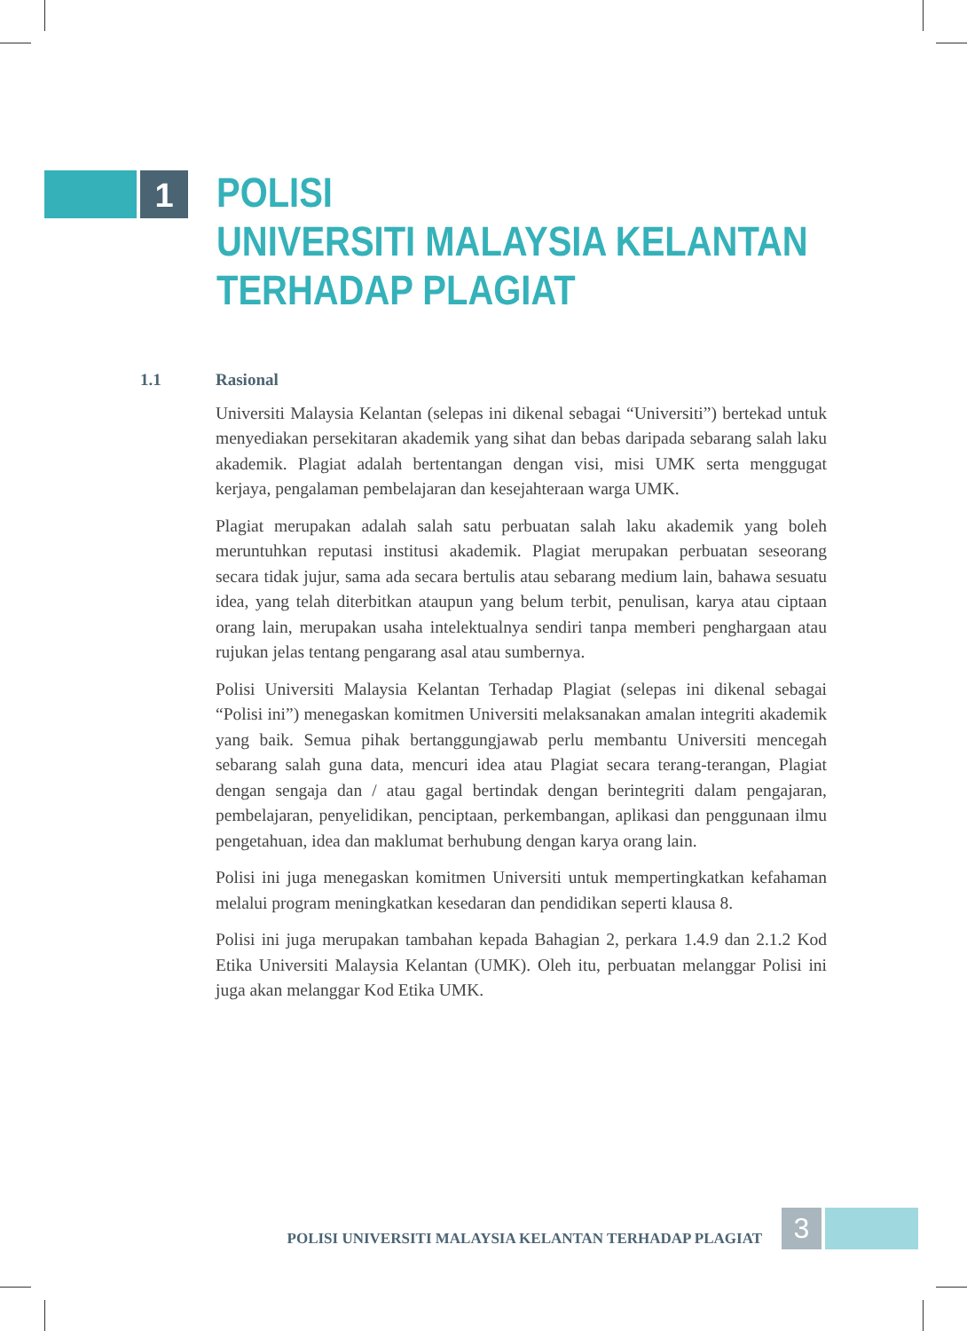1
POLISI
UNIVERSITI MALAYSIA KELANTAN
TERHADAP PLAGIAT
1.1 Rasional
Universiti Malaysia Kelantan (selepas ini dikenal sebagai “Universiti”) bertekad untuk menyediakan persekitaran akademik yang sihat dan bebas daripada sebarang salah laku akademik. Plagiat adalah bertentangan dengan visi, misi UMK serta menggugat kerjaya, pengalaman pembelajaran dan kesejahteraan warga UMK.
Plagiat merupakan adalah salah satu perbuatan salah laku akademik yang boleh meruntuhkan reputasi institusi akademik. Plagiat merupakan perbuatan seseorang secara tidak jujur, sama ada secara bertulis atau sebarang medium lain, bahawa sesuatu idea, yang telah diterbitkan ataupun yang belum terbit, penulisan, karya atau ciptaan orang lain, merupakan usaha intelektualnya sendiri tanpa memberi penghargaan atau rujukan jelas tentang pengarang asal atau sumbernya.
Polisi Universiti Malaysia Kelantan Terhadap Plagiat (selepas ini dikenal sebagai “Polisi ini”) menegaskan komitmen Universiti melaksanakan amalan integriti akademik yang baik. Semua pihak bertanggungjawab perlu membantu Universiti mencegah sebarang salah guna data, mencuri idea atau Plagiat secara terang-terangan, Plagiat dengan sengaja dan / atau gagal bertindak dengan berintegriti dalam pengajaran, pembelajaran, penyelidikan, penciptaan, perkembangan, aplikasi dan penggunaan ilmu pengetahuan, idea dan maklumat berhubung dengan karya orang lain.
Polisi ini juga menegaskan komitmen Universiti untuk mempertingkatkan kefahaman melalui program meningkatkan kesedaran dan pendidikan seperti klausa 8.
Polisi ini juga merupakan tambahan kepada Bahagian 2, perkara 1.4.9 dan 2.1.2 Kod Etika Universiti Malaysia Kelantan (UMK). Oleh itu, perbuatan melanggar Polisi ini juga akan melanggar Kod Etika UMK.
POLISI UNIVERSITI MALAYSIA KELANTAN TERHADAP PLAGIAT
3